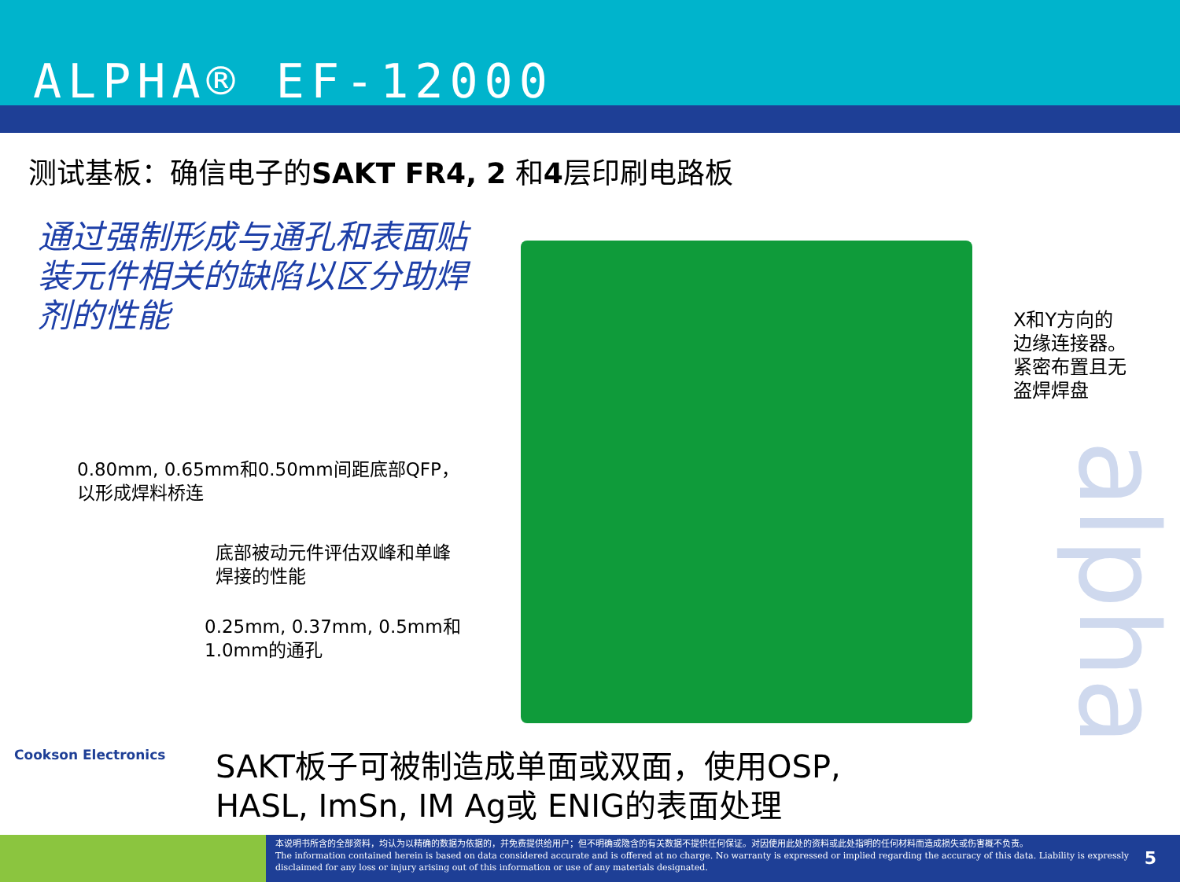ALPHA® EF-12000
测试基板：确信电子的SAKT FR4, 2 和4层印刷电路板
通过强制形成与通孔和表面贴
装元件相关的缺陷以区分助焊
剂的性能
0.80mm, 0.65mm和0.50mm间距底部QFP，
以形成焊料桥连
底部被动元件评估双峰和单峰
焊接的性能
0.25mm, 0.37mm, 0.5mm和
1.0mm的通孔
alpha
X和Y方向的
边缘连接器。
紧密布置且无
盗焊焊盘
Cookson Electronics
SAKT板子可被制造成单面或双面，使用OSP,
HASL, ImSn, IM Ag或 ENIG的表面处理
本说明书所含的全部资料，均认为以精确的数据为依据的，并免费提供给用户；但不明确或隐含的有关数据不提供任何保证。对因使用此处的资料或此处指明的任何材料而造成损失或伤害概不负责。
The information contained herein is based on data considered accurate and is offered at no charge. No warranty is expressed or implied regarding the accuracy of this data. Liability is expressly disclaimed for any loss or injury arising out of this information or use of any materials designated.
5